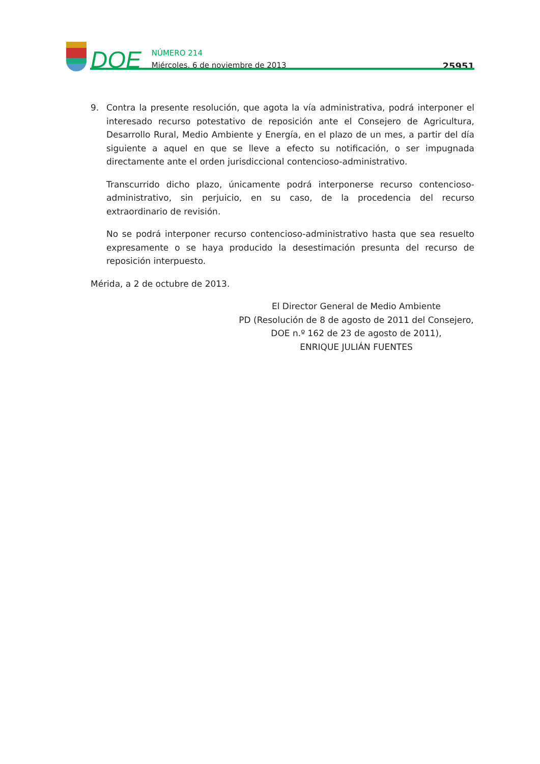DOE
NÚMERO 214
Miércoles, 6 de noviembre de 2013
25951
9. Contra la presente resolución, que agota la vía administrativa, podrá interponer el interesado recurso potestativo de reposición ante el Consejero de Agricultura, Desarrollo Rural, Medio Ambiente y Energía, en el plazo de un mes, a partir del día siguiente a aquel en que se lleve a efecto su notificación, o ser impugnada directamente ante el orden jurisdiccional contencioso-administrativo.
Transcurrido dicho plazo, únicamente podrá interponerse recurso contencioso-administrativo, sin perjuicio, en su caso, de la procedencia del recurso extraordinario de revisión.
No se podrá interponer recurso contencioso-administrativo hasta que sea resuelto expresamente o se haya producido la desestimación presunta del recurso de reposición interpuesto.
Mérida, a 2 de octubre de 2013.
El Director General de Medio Ambiente
PD (Resolución de 8 de agosto de 2011 del Consejero,
DOE n.º 162 de 23 de agosto de 2011),
ENRIQUE JULIÁN FUENTES